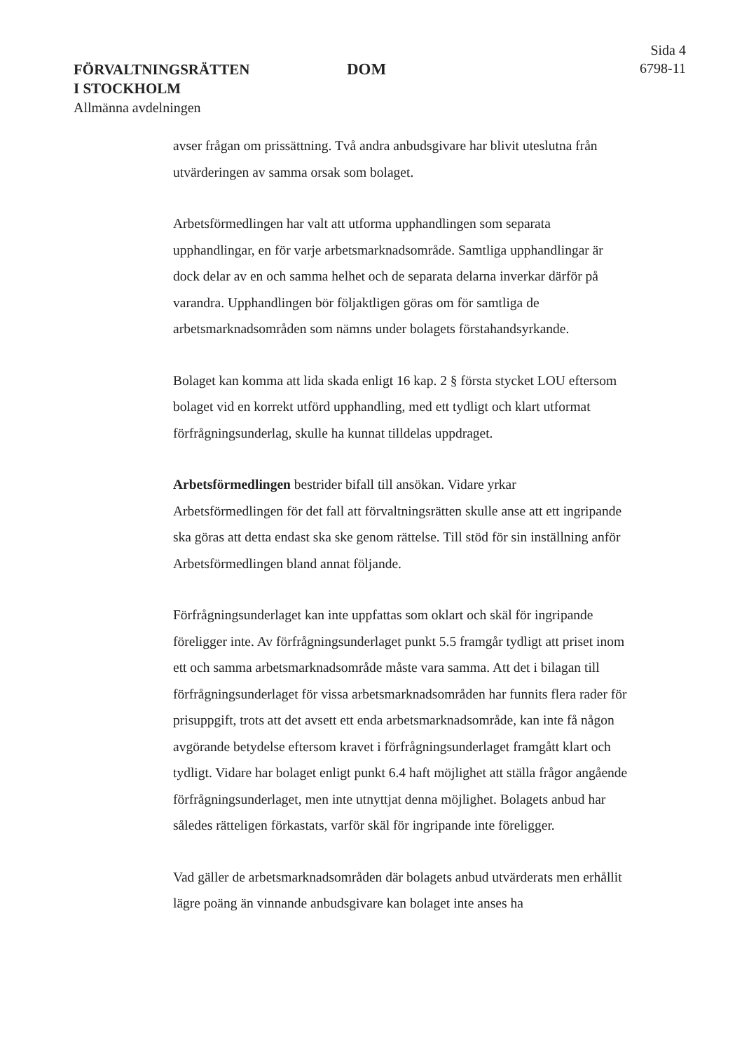FÖRVALTNINGSRÄTTEN
I STOCKHOLM
Allmänna avdelningen
DOM
Sida 4
6798-11
avser frågan om prissättning. Två andra anbudsgivare har blivit uteslutna från utvärderingen av samma orsak som bolaget.
Arbetsförmedlingen har valt att utforma upphandlingen som separata upphandlingar, en för varje arbetsmarknadsområde. Samtliga upphandlingar är dock delar av en och samma helhet och de separata delarna inverkar därför på varandra. Upphandlingen bör följaktligen göras om för samtliga de arbetsmarknadsområden som nämns under bolagets förstahandsyrkande.
Bolaget kan komma att lida skada enligt 16 kap. 2 § första stycket LOU eftersom bolaget vid en korrekt utförd upphandling, med ett tydligt och klart utformat förfrågningsunderlag, skulle ha kunnat tilldelas uppdraget.
Arbetsförmedlingen bestrider bifall till ansökan. Vidare yrkar Arbetsförmedlingen för det fall att förvaltningsrätten skulle anse att ett ingripande ska göras att detta endast ska ske genom rättelse. Till stöd för sin inställning anför Arbetsförmedlingen bland annat följande.
Förfrågningsunderlaget kan inte uppfattas som oklart och skäl för ingripande föreligger inte. Av förfrågningsunderlaget punkt 5.5 framgår tydligt att priset inom ett och samma arbetsmarknadsområde måste vara samma. Att det i bilagan till förfrågningsunderlaget för vissa arbetsmarknadsområden har funnits flera rader för prisuppgift, trots att det avsett ett enda arbetsmarknadsområde, kan inte få någon avgörande betydelse eftersom kravet i förfrågningsunderlaget framgått klart och tydligt. Vidare har bolaget enligt punkt 6.4 haft möjlighet att ställa frågor angående förfrågningsunderlaget, men inte utnyttjat denna möjlighet. Bolagets anbud har således rätteligen förkastats, varför skäl för ingripande inte föreligger.
Vad gäller de arbetsmarknadsområden där bolagets anbud utvärderats men erhållit lägre poäng än vinnande anbudsgivare kan bolaget inte anses ha